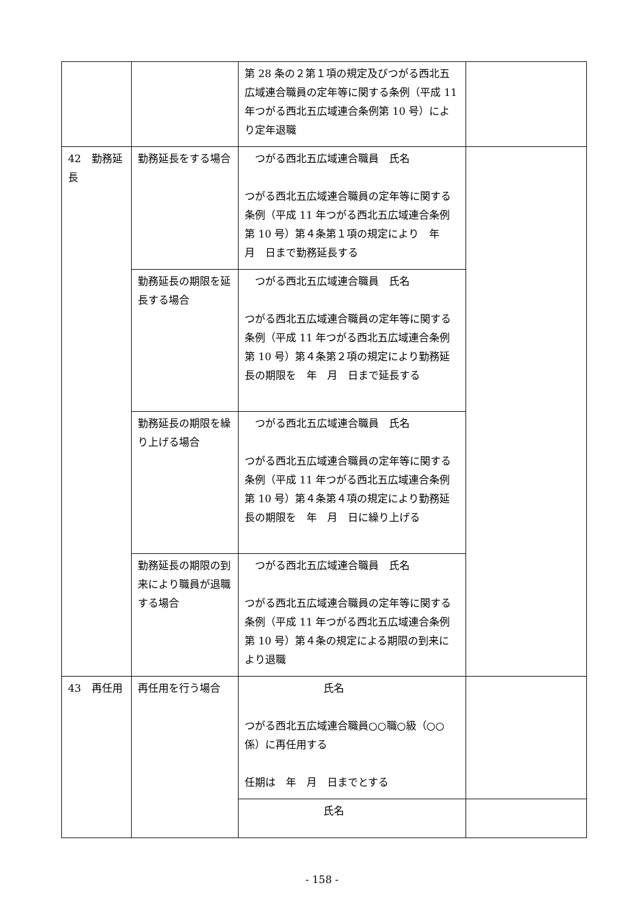| | | 第 28 条の２第１項の規定及びつがる西北五広域連合職員の定年等に関する条例（平成 11 年つがる西北五広域連合条例第 10 号）により定年退職 | |
| 42 勤務延長 | 勤務延長をする場合 | つがる西北五広域連合職員 氏名 つがる西北五広域連合職員の定年等に関する条例（平成 11 年つがる西北五広域連合条例第 10 号）第４条第１項の規定により 年 月 日まで勤務延長する | |
| | 勤務延長の期限を延長する場合 | つがる西北五広域連合職員 氏名 つがる西北五広域連合職員の定年等に関する条例（平成 11 年つがる西北五広域連合条例第 10 号）第４条第２項の規定により勤務延長の期限を 年 月 日まで延長する | |
| | 勤務延長の期限を繰り上げる場合 | つがる西北五広域連合職員 氏名 つがる西北五広域連合職員の定年等に関する条例（平成 11 年つがる西北五広域連合条例第 10 号）第４条第４項の規定により勤務延長の期限を 年 月 日に繰り上げる | |
| | 勤務延長の期限の到来により職員が退職する場合 | つがる西北五広域連合職員 氏名 つがる西北五広域連合職員の定年等に関する条例（平成 11 年つがる西北五広域連合条例第 10 号）第４条の規定による期限の到来により退職 | |
| 43 再任用 | 再任用を行う場合 | 氏名 つがる西北五広域連合職員○○職○級（○○係）に再任用する 任期は 年 月 日までとする | |
| | | 氏名 | |
- 158 -